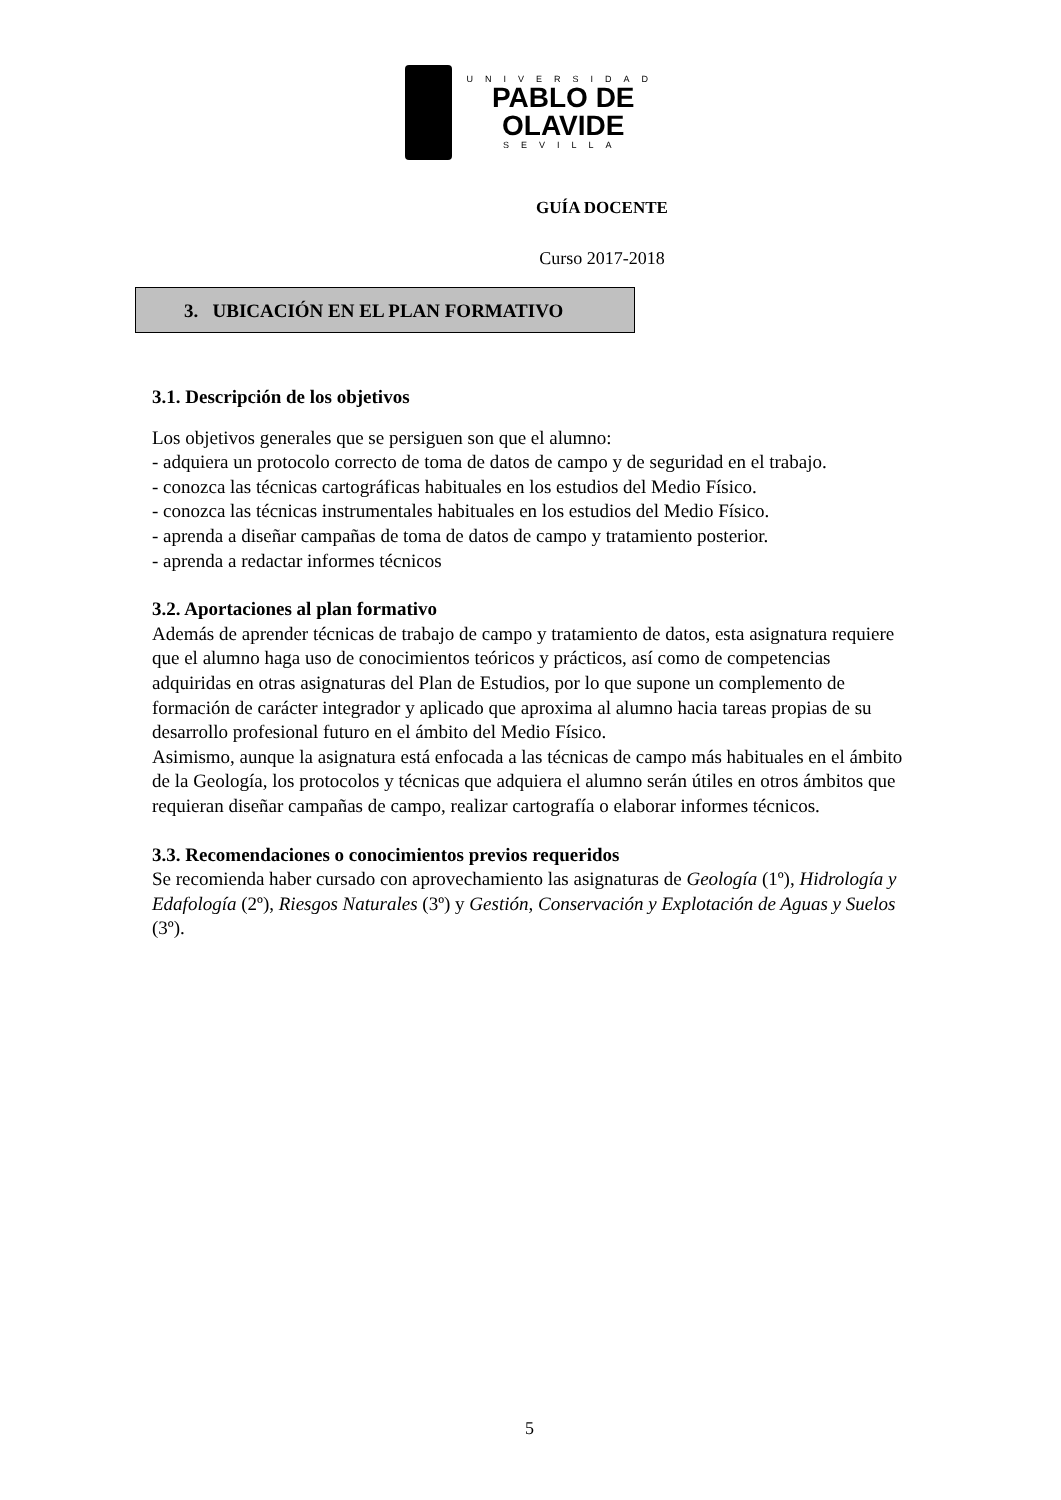UNIVERSIDAD
PABLO DE
OLAVIDE
SEVILLA
GUÍA DOCENTE
Curso 2017-2018
3. UBICACIÓN EN EL PLAN FORMATIVO
3.1. Descripción de los objetivos
Los objetivos generales que se persiguen son que el alumno:
- adquiera un protocolo correcto de toma de datos de campo y de seguridad en el trabajo.
- conozca las técnicas cartográficas habituales en los estudios del Medio Físico.
- conozca las técnicas instrumentales habituales en los estudios del Medio Físico.
- aprenda a diseñar campañas de toma de datos de campo y tratamiento posterior.
- aprenda a redactar informes técnicos
3.2. Aportaciones al plan formativo
Además de aprender técnicas de trabajo de campo y tratamiento de datos, esta asignatura requiere que el alumno haga uso de conocimientos teóricos y prácticos, así como de competencias adquiridas en otras asignaturas del Plan de Estudios, por lo que supone un complemento de formación de carácter integrador y aplicado que aproxima al alumno hacia tareas propias de su desarrollo profesional futuro en el ámbito del Medio Físico.
Asimismo, aunque la asignatura está enfocada a las técnicas de campo más habituales en el ámbito de la Geología, los protocolos y técnicas que adquiera el alumno serán útiles en otros ámbitos que requieran diseñar campañas de campo, realizar cartografía o elaborar informes técnicos.
3.3. Recomendaciones o conocimientos previos requeridos
Se recomienda haber cursado con aprovechamiento las asignaturas de Geología (1º), Hidrología y Edafología (2º), Riesgos Naturales (3º) y Gestión, Conservación y Explotación de Aguas y Suelos (3º).
5